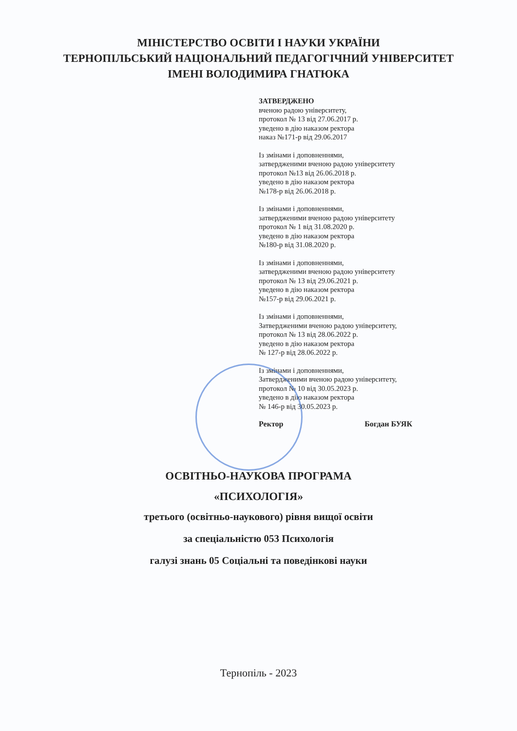МІНІСТЕРСТВО ОСВІТИ І НАУКИ УКРАЇНИ
ТЕРНОПІЛЬСЬКИЙ НАЦІОНАЛЬНИЙ ПЕДАГОГІЧНИЙ УНІВЕРСИТЕТ
ІМЕНІ ВОЛОДИМИРА ГНАТЮКА
ЗАТВЕРДЖЕНО
вченою радою університету,
протокол № 13 від 27.06.2017 р.
уведено в дію наказом ректора
наказ №171-р від 29.06.2017
Із змінами і доповненнями,
затвердженими вченою радою університету
протокол №13 від 26.06.2018 р.
уведено в дію наказом ректора
№178-р від 26.06.2018 р.
Із змінами і доповненнями,
затвердженими вченою радою університету
протокол № 1 від 31.08.2020 р.
уведено в дію наказом ректора
№180-р від 31.08.2020 р.
Із змінами і доповненнями,
затвердженими вченою радою університету
протокол № 13 від 29.06.2021 р.
уведено в дію наказом ректора
№157-р від 29.06.2021 р.
Із змінами і доповненнями,
Затвердженими вченою радою університету,
протокол № 13 від 28.06.2022 р.
уведено в дію наказом ректора
№ 127-р від 28.06.2022 р.
Із змінами і доповненнями,
Затвердженими вченою радою університету,
протокол № 10 від 30.05.2023 р.
уведено в дію наказом ректора
№ 146-р від 30.05.2023 р.
Ректор Богдан БУЯК
ОСВІТНЬО-НАУКОВА ПРОГРАМА
«ПСИХОЛОГІЯ»
третього (освітньо-наукового) рівня вищої освіти
за спеціальністю 053 Психологія
галузі знань 05 Соціальні та поведінкові науки
Тернопіль - 2023